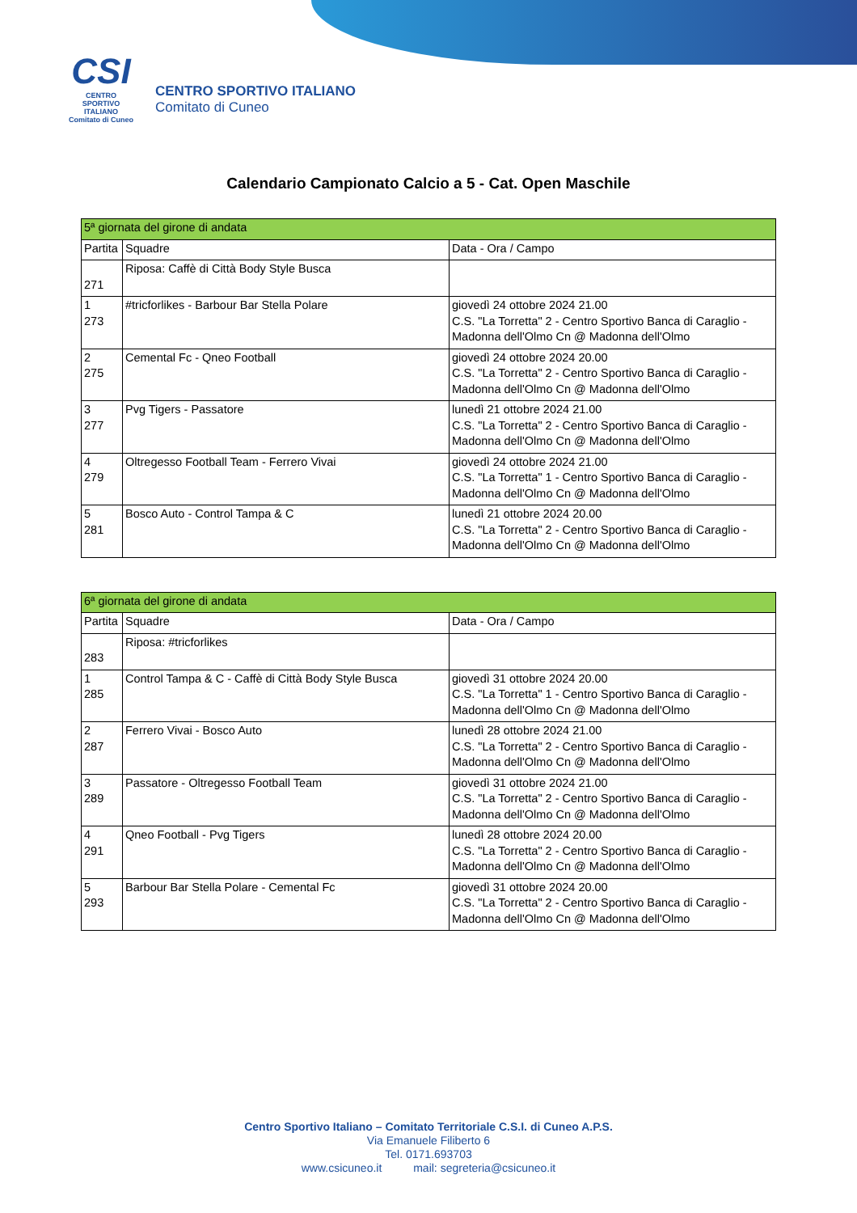CSI
CENTRO
SPORTIVO
ITALIANO
Comitato di Cuneo
CENTRO SPORTIVO ITALIANO
Comitato di Cuneo
Calendario Campionato Calcio a 5 - Cat. Open Maschile
| 5ª giornata del girone di andata | | |
| Partita | Squadre | Data - Ora / Campo |
| 271 | Riposa: Caffè di Città Body Style Busca | |
| 1 273 | #tricforlikes - Barbour Bar Stella Polare | giovedì 24 ottobre 2024 21.00 C.S. "La Torretta" 2 - Centro Sportivo Banca di Caraglio - Madonna dell'Olmo Cn @ Madonna dell'Olmo |
| 2 275 | Cemental Fc - Qneo Football | giovedì 24 ottobre 2024 20.00 C.S. "La Torretta" 2 - Centro Sportivo Banca di Caraglio - Madonna dell'Olmo Cn @ Madonna dell'Olmo |
| 3 277 | Pvg Tigers - Passatore | lunedì 21 ottobre 2024 21.00 C.S. "La Torretta" 2 - Centro Sportivo Banca di Caraglio - Madonna dell'Olmo Cn @ Madonna dell'Olmo |
| 4 279 | Oltregesso Football Team - Ferrero Vivai | giovedì 24 ottobre 2024 21.00 C.S. "La Torretta" 1 - Centro Sportivo Banca di Caraglio - Madonna dell'Olmo Cn @ Madonna dell'Olmo |
| 5 281 | Bosco Auto - Control Tampa & C | lunedì 21 ottobre 2024 20.00 C.S. "La Torretta" 2 - Centro Sportivo Banca di Caraglio - Madonna dell'Olmo Cn @ Madonna dell'Olmo |
| 6ª giornata del girone di andata | | |
| Partita | Squadre | Data - Ora / Campo |
| 283 | Riposa: #tricforlikes | |
| 1 285 | Control Tampa & C - Caffè di Città Body Style Busca | giovedì 31 ottobre 2024 20.00 C.S. "La Torretta" 1 - Centro Sportivo Banca di Caraglio - Madonna dell'Olmo Cn @ Madonna dell'Olmo |
| 2 287 | Ferrero Vivai - Bosco Auto | lunedì 28 ottobre 2024 21.00 C.S. "La Torretta" 2 - Centro Sportivo Banca di Caraglio - Madonna dell'Olmo Cn @ Madonna dell'Olmo |
| 3 289 | Passatore - Oltregesso Football Team | giovedì 31 ottobre 2024 21.00 C.S. "La Torretta" 2 - Centro Sportivo Banca di Caraglio - Madonna dell'Olmo Cn @ Madonna dell'Olmo |
| 4 291 | Qneo Football - Pvg Tigers | lunedì 28 ottobre 2024 20.00 C.S. "La Torretta" 2 - Centro Sportivo Banca di Caraglio - Madonna dell'Olmo Cn @ Madonna dell'Olmo |
| 5 293 | Barbour Bar Stella Polare - Cemental Fc | giovedì 31 ottobre 2024 20.00 C.S. "La Torretta" 2 - Centro Sportivo Banca di Caraglio - Madonna dell'Olmo Cn @ Madonna dell'Olmo |
Centro Sportivo Italiano – Comitato Territoriale C.S.I. di Cuneo A.P.S.
Via Emanuele Filiberto 6
Tel. 0171.693703
www.csicuneo.it mail: segreteria@csicuneo.it